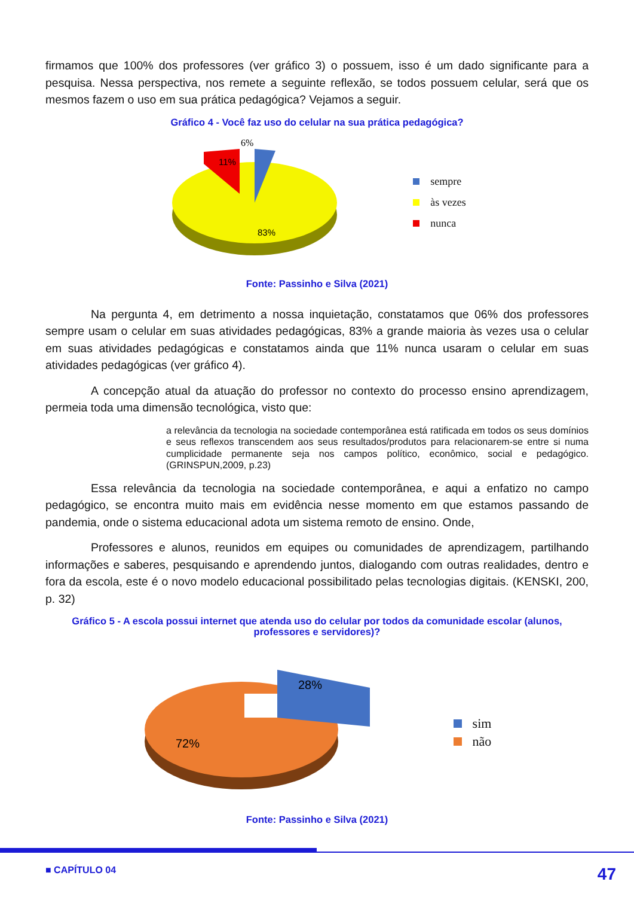firmamos que 100% dos professores (ver gráfico 3) o possuem, isso é um dado significante para a pesquisa. Nessa perspectiva, nos remete a seguinte reflexão, se todos possuem celular, será que os mesmos fazem o uso em sua prática pedagógica? Vejamos a seguir.
Gráfico 4 - Você faz uso do celular na sua prática pedagógica?
6%
11%
83%
sempre
às vezes
nunca
Fonte: Passinho e Silva (2021)
Na pergunta 4, em detrimento a nossa inquietação, constatamos que 06% dos professores sempre usam o celular em suas atividades pedagógicas, 83% a grande maioria às vezes usa o celular em suas atividades pedagógicas e constatamos ainda que 11% nunca usaram o celular em suas atividades pedagógicas (ver gráfico 4).
A concepção atual da atuação do professor no contexto do processo ensino aprendizagem, permeia toda uma dimensão tecnológica, visto que:
a relevância da tecnologia na sociedade contemporânea está ratificada em todos os seus domínios e seus reflexos transcendem aos seus resultados/produtos para relacionarem-se entre si numa cumplicidade permanente seja nos campos político, econômico, social e pedagógico.(GRINSPUN,2009, p.23)
Essa relevância da tecnologia na sociedade contemporânea, e aqui a enfatizo no campo pedagógico, se encontra muito mais em evidência nesse momento em que estamos passando de pandemia, onde o sistema educacional adota um sistema remoto de ensino. Onde,
Professores e alunos, reunidos em equipes ou comunidades de aprendizagem, partilhando informações e saberes, pesquisando e aprendendo juntos, dialogando com outras realidades, dentro e fora da escola, este é o novo modelo educacional possibilitado pelas tecnologias digitais. (KENSKI, 200, p. 32)
Gráfico 5 - A escola possui internet que atenda uso do celular por todos da comunidade escolar (alunos, professores e servidores)?
28%
72%
sim
não
Fonte: Passinho e Silva (2021)
■ CAPÍTULO 04 47